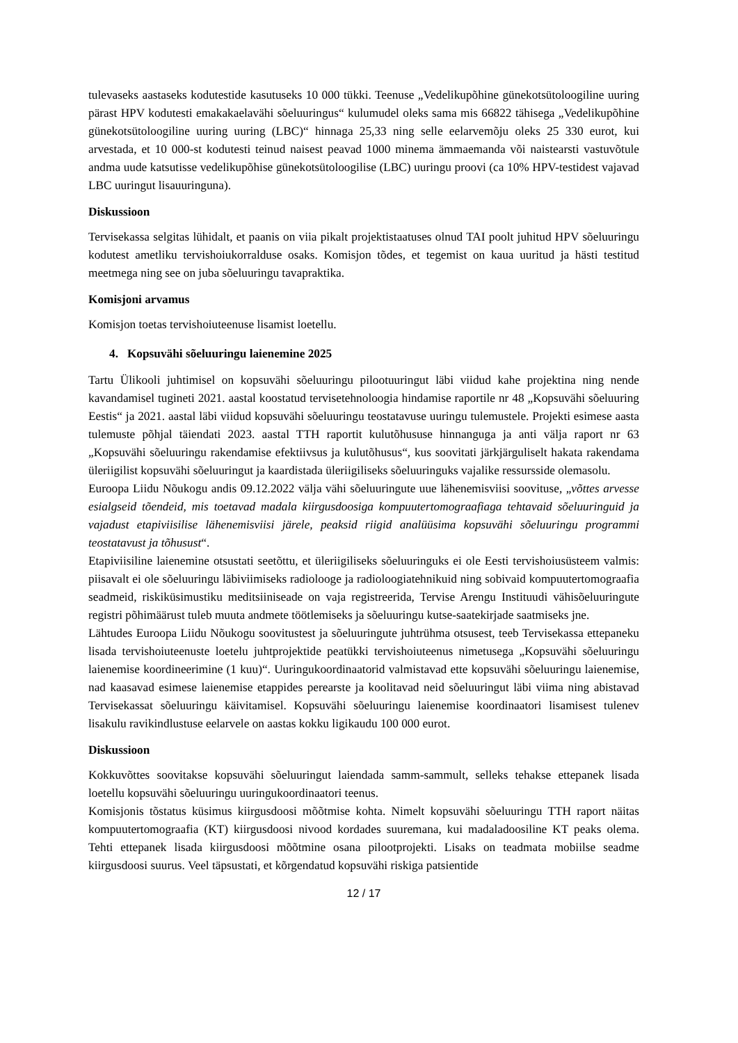tulevaseks aastaseks kodutestide kasutuseks 10 000 tükki. Teenuse „Vedelikupõhine günekotsütoloogiline uuring pärast HPV kodutesti emakakaelavähi sõeluuringus“ kulumudel oleks sama mis 66822 tähisega „Vedelikupõhine günekotsütoloogiline uuring uuring (LBC)“ hinnaga 25,33 ning selle eelarvemõju oleks 25 330 eurot, kui arvestada, et 10 000-st kodutesti teinud naisest peavad 1000 minema ämmaemanda või naistearsti vastuvõtule andma uude katsutisse vedelikupõhise günekotsütoloogilise (LBC) uuringu proovi (ca 10% HPV-testidest vajavad LBC uuringut lisauuringuna).
Diskussioon
Tervisekassa selgitas lühidalt, et paanis on viia pikalt projektistaatuses olnud TAI poolt juhitud HPV sõeluuringu kodutest ametliku tervishoiukorralduse osaks. Komisjon tõdes, et tegemist on kaua uuritud ja hästi testitud meetmega ning see on juba sõeluuringu tavapraktika.
Komisjoni arvamus
Komisjon toetas tervishoiuteenuse lisamist loetellu.
4. Kopsuvähi sõeluuringu laienemine 2025
Tartu Ülikooli juhtimisel on kopsuvähi sõeluuringu pilootuuringut läbi viidud kahe projektina ning nende kavandamisel tugineti 2021. aastal koostatud tervisetehnoloogia hindamise raportile nr 48 „Kopsuvähi sõeluuring Eestis“ ja 2021. aastal läbi viidud kopsuvähi sõeluuringu teostatavuse uuringu tulemustele. Projekti esimese aasta tulemuste põhjal täiendati 2023. aastal TTH raportit kulutõhususe hinnanguga ja anti välja raport nr 63 „Kopsuvähi sõeluuringu rakendamise efektiivsus ja kulutõhusus“, kus soovitati järkjärguliselt hakata rakendama üleriigilist kopsuvähi sõeluuringut ja kaardistada üleriigiliseks sõeluuringuks vajalike ressursside olemasolu.
Euroopa Liidu Nõukogu andis 09.12.2022 välja vähi sõeluuringute uue lähenemisviisi soovituse, „võttes arvesse esialgseid tõendeid, mis toetavad madala kiirgusdoosiga kompuutertomograafiaga tehtavaid sõeluuringuid ja vajadust etapiviisilise lähenemisviisi järele, peaksid riigid analüüsima kopsuvähi sõeluuringu programmi teostatavust ja tõhusust“.
Etapiviisiline laienemine otsustati seetõttu, et üleriigiliseks sõeluuringuks ei ole Eesti tervishoiusüsteem valmis: piisavalt ei ole sõeluuringu läbiviimiseks radiolooge ja radioloogiatehnikuid ning sobivaid kompuutertomograafia seadmeid, riskiküsimustiku meditsiiniseade on vaja registreerida, Tervise Arengu Instituudi vähisõeluuringute registri põhimäärust tuleb muuta andmete töötlemiseks ja sõeluuringu kutse-saatekirjade saatmiseks jne.
Lähtudes Euroopa Liidu Nõukogu soovitustest ja sõeluuringute juhtrühma otsusest, teeb Tervisekassa ettepaneku lisada tervishoiuteenuste loetelu juhtprojektide peatükki tervishoiuteenus nimetusega „Kopsuvähi sõeluuringu laienemise koordineerimine (1 kuu)“. Uuringukoordinaatorid valmistavad ette kopsuvähi sõeluuringu laienemise, nad kaasavad esimese laienemise etappides perearste ja koolitavad neid sõeluuringut läbi viima ning abistavad Tervisekassat sõeluuringu käivitamisel. Kopsuvähi sõeluuringu laienemise koordinaatori lisamisest tulenev lisakulu ravikindlustuse eelarvele on aastas kokku ligikaudu 100 000 eurot.
Diskussioon
Kokkuvõttes soovitakse kopsuvähi sõeluuringut laiendada samm-sammult, selleks tehakse ettepanek lisada loetellu kopsuvähi sõeluuringu uuringukoordinaatori teenus.
Komisjonis tõstatus küsimus kiirgusdoosi mõõtmise kohta. Nimelt kopsuvähi sõeluuringu TTH raport näitas kompuutertomograafia (KT) kiirgusdoosi nivood kordades suuremana, kui madaladoosiline KT peaks olema. Tehti ettepanek lisada kiirgusdoosi mõõtmine osana pilootprojekti. Lisaks on teadmata mobiilse seadme kiirgusdoosi suurus. Veel täpsustati, et kõrgendatud kopsuvähi riskiga patsientide
12 / 17